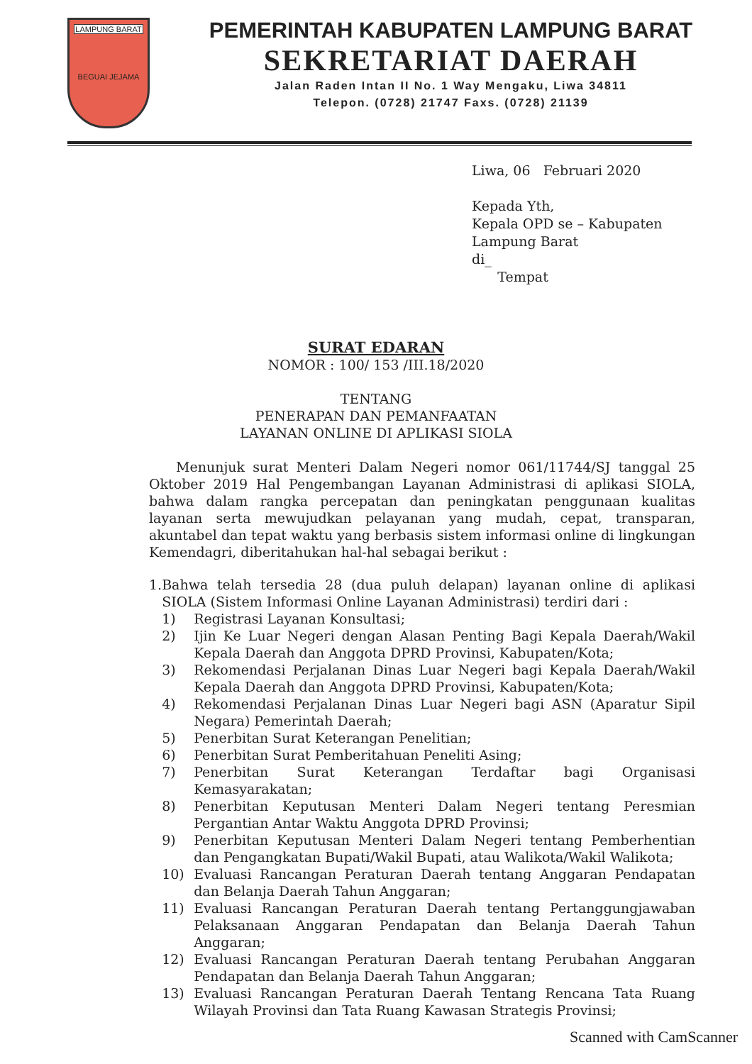LAMPUNG BARAT
BEGUAI JEJAMA
PEMERINTAH KABUPATEN LAMPUNG BARAT
SEKRETARIAT DAERAH
Jalan Raden Intan II No. 1 Way Mengaku, Liwa 34811
Telepon. (0728) 21747 Faxs. (0728) 21139
Liwa, 06 Februari 2020
Kepada Yth,
Kepala OPD se – Kabupaten
Lampung Barat
di_
Tempat
SURAT EDARAN
NOMOR : 100/ 153 /III.18/2020
TENTANG
PENERAPAN DAN PEMANFAATAN
LAYANAN ONLINE DI APLIKASI SIOLA
Menunjuk surat Menteri Dalam Negeri nomor 061/11744/SJ tanggal 25 Oktober 2019 Hal Pengembangan Layanan Administrasi di aplikasi SIOLA, bahwa dalam rangka percepatan dan peningkatan penggunaan kualitas layanan serta mewujudkan pelayanan yang mudah, cepat, transparan, akuntabel dan tepat waktu yang berbasis sistem informasi online di lingkungan Kemendagri, diberitahukan hal-hal sebagai berikut :
1. Bahwa telah tersedia 28 (dua puluh delapan) layanan online di aplikasi SIOLA (Sistem Informasi Online Layanan Administrasi) terdiri dari :
1) Registrasi Layanan Konsultasi;
2) Ijin Ke Luar Negeri dengan Alasan Penting Bagi Kepala Daerah/Wakil Kepala Daerah dan Anggota DPRD Provinsi, Kabupaten/Kota;
3) Rekomendasi Perjalanan Dinas Luar Negeri bagi Kepala Daerah/Wakil Kepala Daerah dan Anggota DPRD Provinsi, Kabupaten/Kota;
4) Rekomendasi Perjalanan Dinas Luar Negeri bagi ASN (Aparatur Sipil Negara) Pemerintah Daerah;
5) Penerbitan Surat Keterangan Penelitian;
6) Penerbitan Surat Pemberitahuan Peneliti Asing;
7) Penerbitan Surat Keterangan Terdaftar bagi Organisasi Kemasyarakatan;
8) Penerbitan Keputusan Menteri Dalam Negeri tentang Peresmian Pergantian Antar Waktu Anggota DPRD Provinsi;
9) Penerbitan Keputusan Menteri Dalam Negeri tentang Pemberhentian dan Pengangkatan Bupati/Wakil Bupati, atau Walikota/Wakil Walikota;
10) Evaluasi Rancangan Peraturan Daerah tentang Anggaran Pendapatan dan Belanja Daerah Tahun Anggaran;
11) Evaluasi Rancangan Peraturan Daerah tentang Pertanggungjawaban Pelaksanaan Anggaran Pendapatan dan Belanja Daerah Tahun Anggaran;
12) Evaluasi Rancangan Peraturan Daerah tentang Perubahan Anggaran Pendapatan dan Belanja Daerah Tahun Anggaran;
13) Evaluasi Rancangan Peraturan Daerah Tentang Rencana Tata Ruang Wilayah Provinsi dan Tata Ruang Kawasan Strategis Provinsi;
Scanned with CamScanner